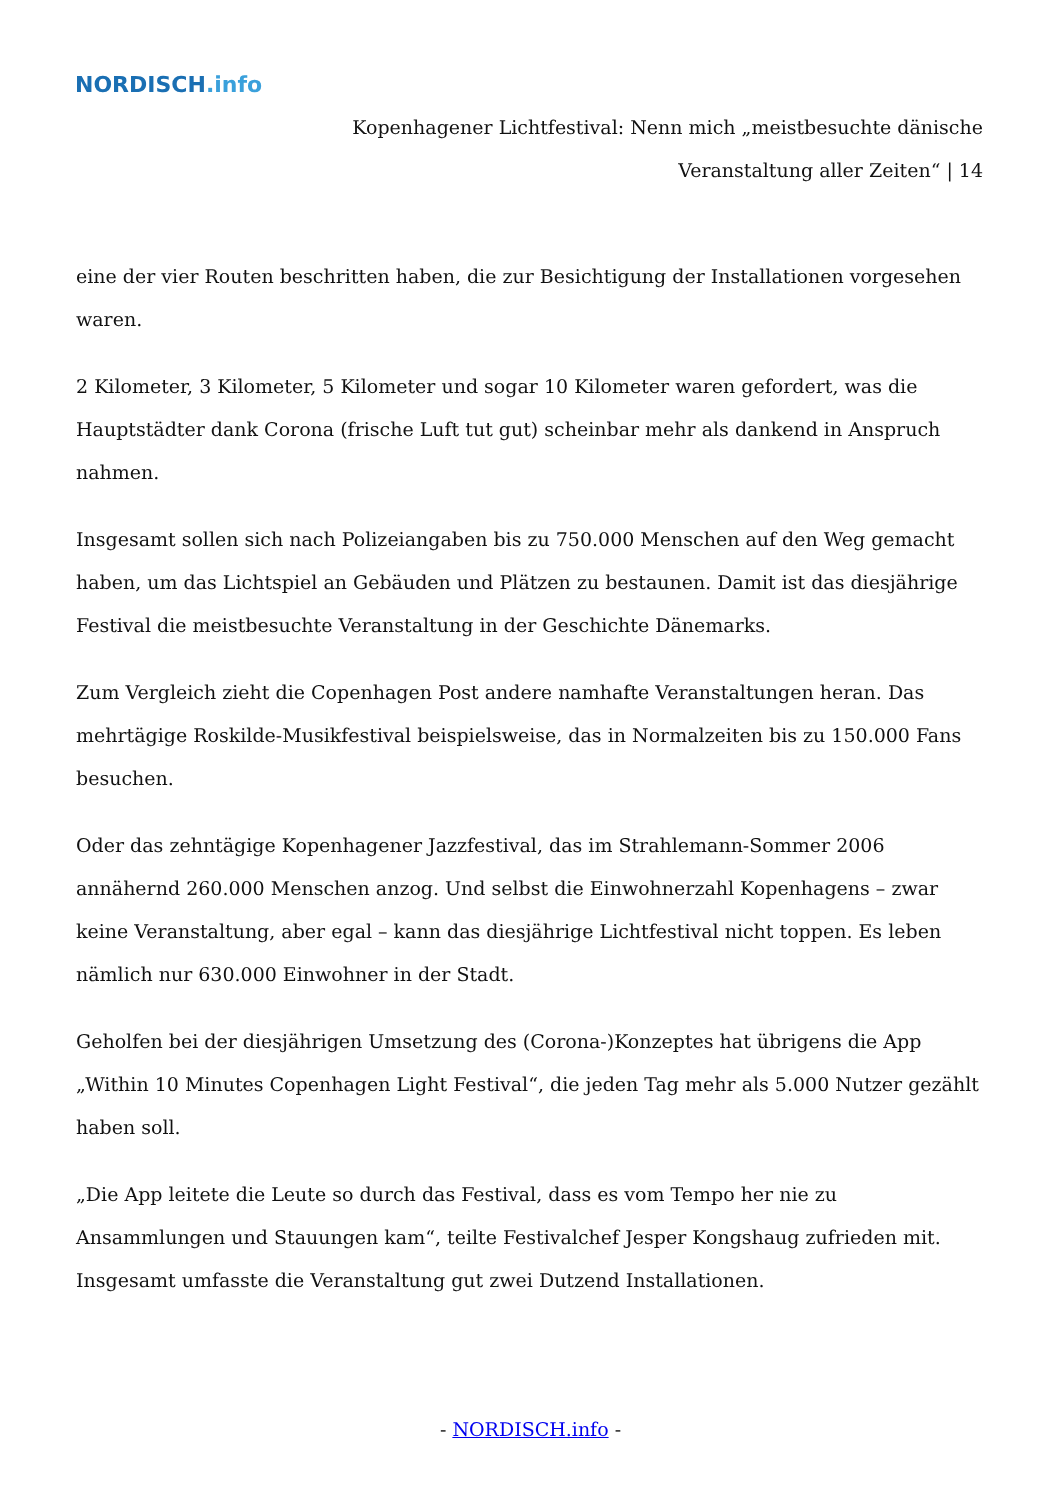NORDISCH.info
Kopenhagener Lichtfestival: Nenn mich „meistbesuchte dänische Veranstaltung aller Zeiten“ | 14
eine der vier Routen beschritten haben, die zur Besichtigung der Installationen vorgesehen waren.
2 Kilometer, 3 Kilometer, 5 Kilometer und sogar 10 Kilometer waren gefordert, was die Hauptstädter dank Corona (frische Luft tut gut) scheinbar mehr als dankend in Anspruch nahmen.
Insgesamt sollen sich nach Polizeiangaben bis zu 750.000 Menschen auf den Weg gemacht haben, um das Lichtspiel an Gebäuden und Plätzen zu bestaunen. Damit ist das diesjährige Festival die meistbesuchte Veranstaltung in der Geschichte Dänemarks.
Zum Vergleich zieht die Copenhagen Post andere namhafte Veranstaltungen heran. Das mehrtägige Roskilde-Musikfestival beispielsweise, das in Normalzeiten bis zu 150.000 Fans besuchen.
Oder das zehntägige Kopenhagener Jazzfestival, das im Strahlemann-Sommer 2006 annähernd 260.000 Menschen anzog. Und selbst die Einwohnerzahl Kopenhagens – zwar keine Veranstaltung, aber egal – kann das diesjährige Lichtfestival nicht toppen. Es leben nämlich nur 630.000 Einwohner in der Stadt.
Geholfen bei der diesjährigen Umsetzung des (Corona-)Konzeptes hat übrigens die App „Within 10 Minutes Copenhagen Light Festival“, die jeden Tag mehr als 5.000 Nutzer gezählt haben soll.
„Die App leitete die Leute so durch das Festival, dass es vom Tempo her nie zu Ansammlungen und Stauungen kam“, teilte Festivalchef Jesper Kongshaug zufrieden mit. Insgesamt umfasste die Veranstaltung gut zwei Dutzend Installationen.
- NORDISCH.info -